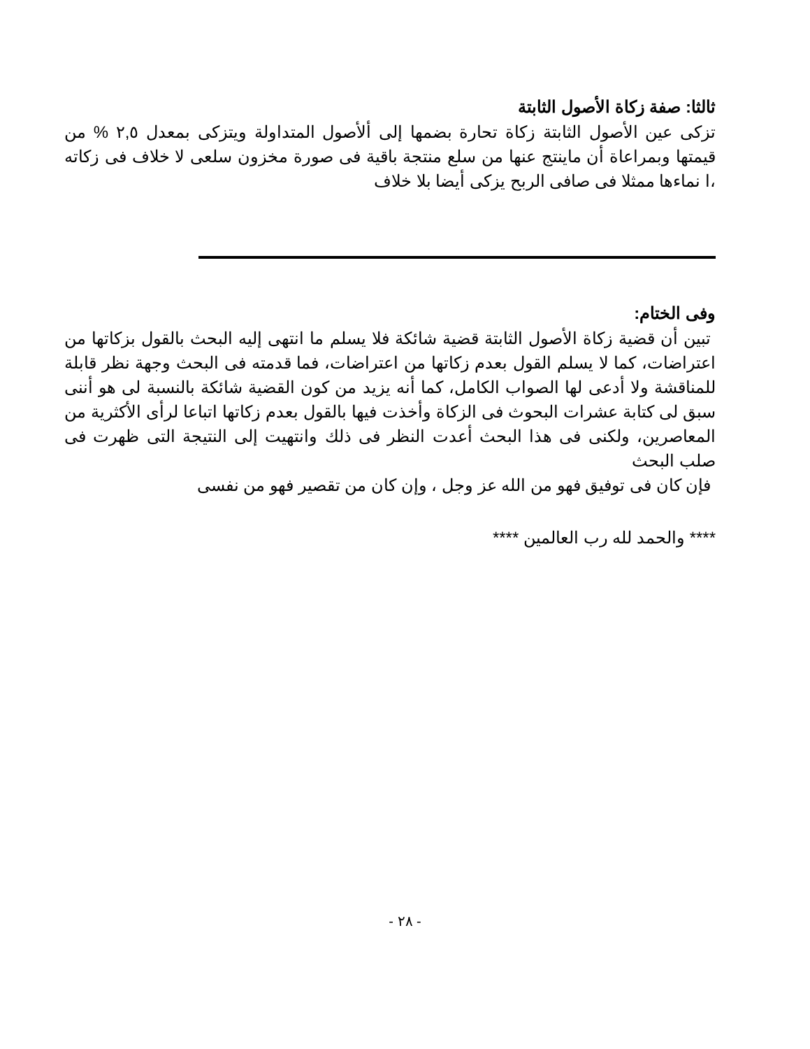ثالثا: صفة زكاة الأصول الثابتة
تزكى عين الأصول الثابتة زكاة تحارة بضمها إلى ألأصول المتداولة ويتزكى بمعدل ٢,٥ % من قيمتها وبمراعاة أن ماينتج عنها من سلع منتجة باقية فى صورة مخزون سلعى لا خلاف فى زكاته ،ا نماءها ممثلا فى صافى الربح يزكى أيضا بلا خلاف
وفى الختام:
تبين أن قضية زكاة الأصول الثابتة قضية شائكة فلا يسلم ما انتهى إليه البحث بالقول بزكاتها من اعتراضات، كما لا يسلم القول بعدم زكاتها من اعتراضات، فما قدمته فى البحث وجهة نظر قابلة للمناقشة ولا أدعى لها الصواب الكامل، كما أنه يزيد من كون القضية شائكة بالنسبة لى هو أننى سبق لى كتابة عشرات البحوث فى الزكاة وأخذت فيها بالقول بعدم زكاتها اتباعا لرأى الأكثرية من المعاصرين، ولكنى فى هذا البحث أعدت النظر فى ذلك وانتهيت إلى النتيجة التى ظهرت فى صلب البحث
فإن كان فى توفيق فهو من الله عز وجل ، وإن كان من تقصير فهو من نفسى
**** والحمد لله رب العالمين ****
- ٢٨ -